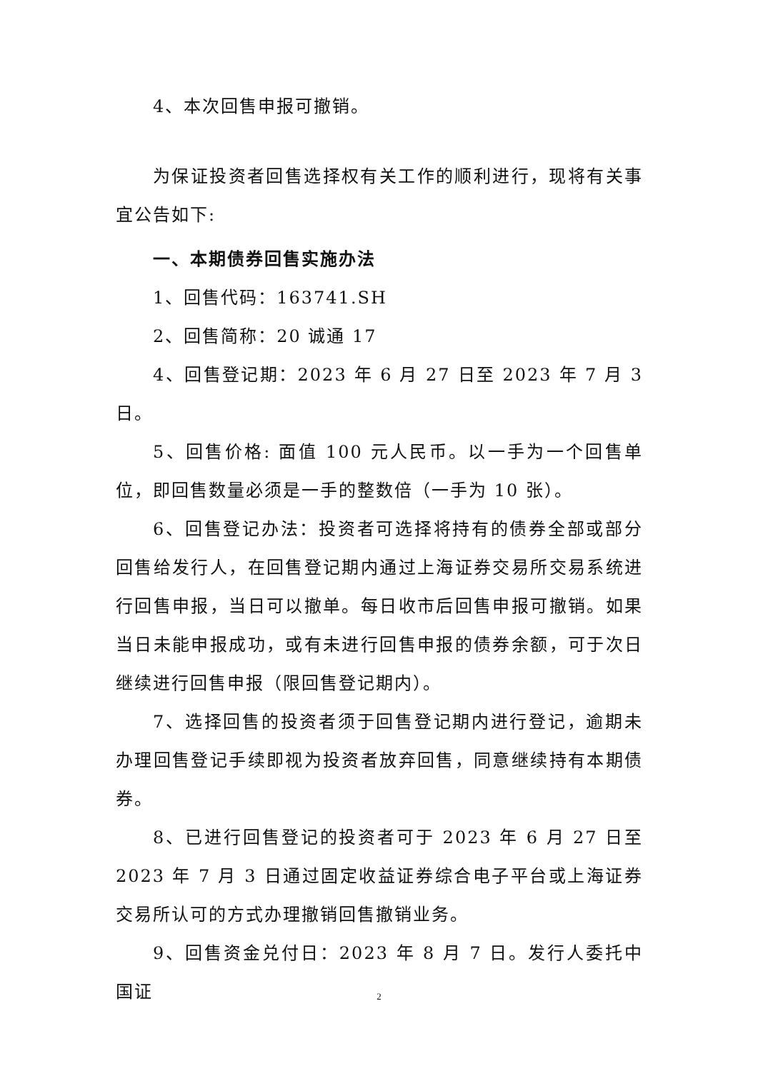4、本次回售申报可撤销。
为保证投资者回售选择权有关工作的顺利进行，现将有关事宜公告如下:
一、本期债券回售实施办法
1、回售代码：163741.SH
2、回售简称：20 诚通 17
4、回售登记期：2023 年 6 月 27 日至 2023 年 7 月 3 日。
5、回售价格: 面值 100 元人民币。以一手为一个回售单位，即回售数量必须是一手的整数倍（一手为 10 张）。
6、回售登记办法：投资者可选择将持有的债券全部或部分回售给发行人，在回售登记期内通过上海证券交易所交易系统进行回售申报，当日可以撤单。每日收市后回售申报可撤销。如果当日未能申报成功，或有未进行回售申报的债券余额，可于次日继续进行回售申报（限回售登记期内）。
7、选择回售的投资者须于回售登记期内进行登记，逾期未办理回售登记手续即视为投资者放弃回售，同意继续持有本期债券。
8、已进行回售登记的投资者可于 2023 年 6 月 27 日至 2023 年 7 月 3 日通过固定收益证券综合电子平台或上海证券交易所认可的方式办理撤销回售撤销业务。
9、回售资金兑付日：2023 年 8 月 7 日。发行人委托中国证
2